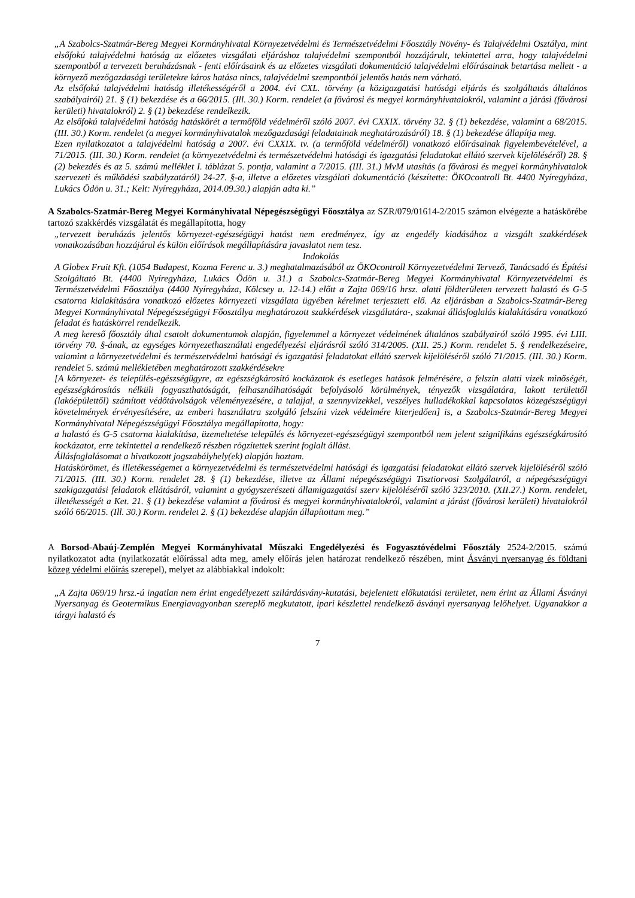„A Szabolcs-Szatmár-Bereg Megyei Kormányhivatal Környezetvédelmi és Természetvédelmi Főosztály Növény- és Talajvédelmi Osztálya, mint elsőfokú talajvédelmi hatóság az előzetes vizsgálati eljáráshoz talajvédelmi szempontból hozzájárult, tekintettel arra, hogy talajvédelmi szempontból a tervezett beruházásnak - fenti előírásaink és az előzetes vizsgálati dokumentáció talajvédelmi előírásainak betartása mellett - a környező mezőgazdasági területekre káros hatása nincs, talajvédelmi szempontból jelentős hatás nem várható.
Az elsőfokú talajvédelmi hatóság illetékességéről a 2004. évi CXL. törvény (a közigazgatási hatósági eljárás és szolgáltatás általános szabályairól) 21. § (1) bekezdése és a 66/2015. (Ill. 30.) Korm. rendelet (a fővárosi és megyei kormányhivatalokról, valamint a járási (fővárosi kerületi) hivatalokról) 2. § (1) bekezdése rendelkezik.
Az elsőfokú talajvédelmi hatóság hatáskörét a termőföld védelméről szóló 2007. évi CXXIX. törvény 32. § (1) bekezdése, valamint a 68/2015. (III. 30.) Korm. rendelet (a megyei kormányhivatalok mezőgazdasági feladatainak meghatározásáról) 18. § (1) bekezdése állapítja meg.
Ezen nyilatkozatot a talajvédelmi hatóság a 2007. évi CXXIX. tv. (a termőföld védelméről) vonatkozó előírásainak figyelembevételével, a 71/2015. (III. 30.) Korm. rendelet (a környezetvédelmi és természetvédelmi hatósági és igazgatási feladatokat ellátó szervek kijelöléséről) 28. § (2) bekezdés és az 5. számú melléklet I. táblázat 5. pontja, valamint a 7/2015. (III. 31.) MvM utasítás (a fővárosi és megyei kormányhivatalok szervezeti és működési szabályzatáról) 24-27. §-a, illetve a előzetes vizsgálati dokumentáció (készítette: ÖKOcontroll Bt. 4400 Nyíregyháza, Lukács Ödön u. 31.; Kelt: Nyíregyháza, 2014.09.30.) alapján adta ki.”
A Szabolcs-Szatmár-Bereg Megyei Kormányhivatal Népegészségügyi Főosztálya az SZR/079/01614-2/2015 számon elvégezte a hatáskörébe tartozó szakkérdés vizsgálatát és megállapította, hogy
„tervezett beruházás jelentős környezet-egészségügyi hatást nem eredményez, így az engedély kiadásához a vizsgált szakkérdések vonatkozásában hozzájárul és külön előírások megállapítására javaslatot nem tesz.
Indokolás
A Globex Fruit Kft. (1054 Budapest, Kozma Ferenc u. 3.) meghatalmazásából az ÖKOcontroll Környezetvédelmi Tervező, Tanácsadó és Építési Szolgáltató Bt. (4400 Nyíregyháza, Lukács Ödön u. 31.) a Szabolcs-Szatmár-Bereg Megyei Kormányhivatal Környezetvédelmi és Természetvédelmi Főosztálya (4400 Nyíregyháza, Kölcsey u. 12-14.) előtt a Zajta 069/16 hrsz. alatti földterületen tervezett halastó és G-5 csatorna kialakítására vonatkozó előzetes környezeti vizsgálata ügyében kérelmet terjesztett elő. Az eljárásban a Szabolcs-Szatmár-Bereg Megyei Kormányhivatal Népegészségügyi Főosztálya meghatározott szakkérdések vizsgálatára-, szakmai állásfoglalás kialakítására vonatkozó feladat és hatáskörrel rendelkezik.
A meg kereső főosztály által csatolt dokumentumok alapján, figyelemmel a környezet védelmének általános szabályairól szóló 1995. évi LIII. törvény 70. §-ának, az egységes környezethasználati engedélyezési eljárásról szóló 314/2005. (XII. 25.) Korm. rendelet 5. § rendelkezéseire, valamint a környezetvédelmi és természetvédelmi hatósági és igazgatási feladatokat ellátó szervek kijelöléséről szóló 71/2015. (III. 30.) Korm. rendelet 5. számú mellékletében meghatározott szakkérdésekre
[A környezet- és település-egészségügyre, az egészségkárosító kockázatok és esetleges hatások felmérésére, a felszín alatti vizek minőségét, egészségkárosítás nélküli fogyaszthatóságát, felhasználhatóságát befolyásoló körülmények, tényezők vizsgálatára, lakott területtől (lakóépülettől) számított védőtávolságok véleményezésére, a talajjal, a szennyvizekkel, veszélyes hulladékokkal kapcsolatos közegészségügyi követelmények érvényesítésére, az emberi használatra szolgáló felszíni vizek védelmére kiterjedően] is, a Szabolcs-Szatmár-Bereg Megyei Kormányhivatal Népegészségügyi Főosztálya megállapította, hogy:
a halastó és G-5 csatorna kialakítása, üzemeltetése település és környezet-egészségügyi szempontból nem jelent szignifikáns egészségkárosító kockázatot, erre tekintettel a rendelkező részben rögzítettek szerint foglalt állást.
Állásfoglalásomat a hivatkozott jogszabályhely(ek) alapján hoztam.
Hatáskörömet, és illetékességemet a környezetvédelmi és természetvédelmi hatósági és igazgatási feladatokat ellátó szervek kijelöléséről szóló 71/2015. (III. 30.) Korm. rendelet 28. § (1) bekezdése, illetve az Állami népegészségügyi Tisztiorvosi Szolgálatról, a népegészségügyi szakigazgatási feladatok ellátásáról, valamint a gyógyszerészeti államigazgatási szerv kijelöléséről szóló 323/2010. (XII.27.) Korm. rendelet, illetékességét a Ket. 21. § (1) bekezdése valamint a fővárosi és megyei kormányhivatalokról, valamint a járást (fővárosi kerületi) hivatalokról szóló 66/2015. (Ill. 30.) Korm. rendelet 2. § (1) bekezdése alapján állapítottam meg.”
A Borsod-Abaúj-Zemplén Megyei Kormányhivatal Műszaki Engedélyezési és Fogyasztóvédelmi Főosztály 2524-2/2015. számú nyilatkozatot adta (nyilatkozatát előírással adta meg, amely előírás jelen határozat rendelkező részében, mint Ásványi nyersanyag és földtani közeg védelmi előírás szerepel), melyet az alábbiakkal indokolt:
„A Zajta 069/19 hrsz.-ú ingatlan nem érint engedélyezett szilárdásvány-kutatási, bejelentett előkutatási területet, nem érint az Állami Ásványi Nyersanyag és Geotermikus Energiavagyonban szereplő megkutatott, ipari készlettel rendelkező ásványi nyersanyag lelőhelyet. Ugyanakkor a tárgyi halastó és
7